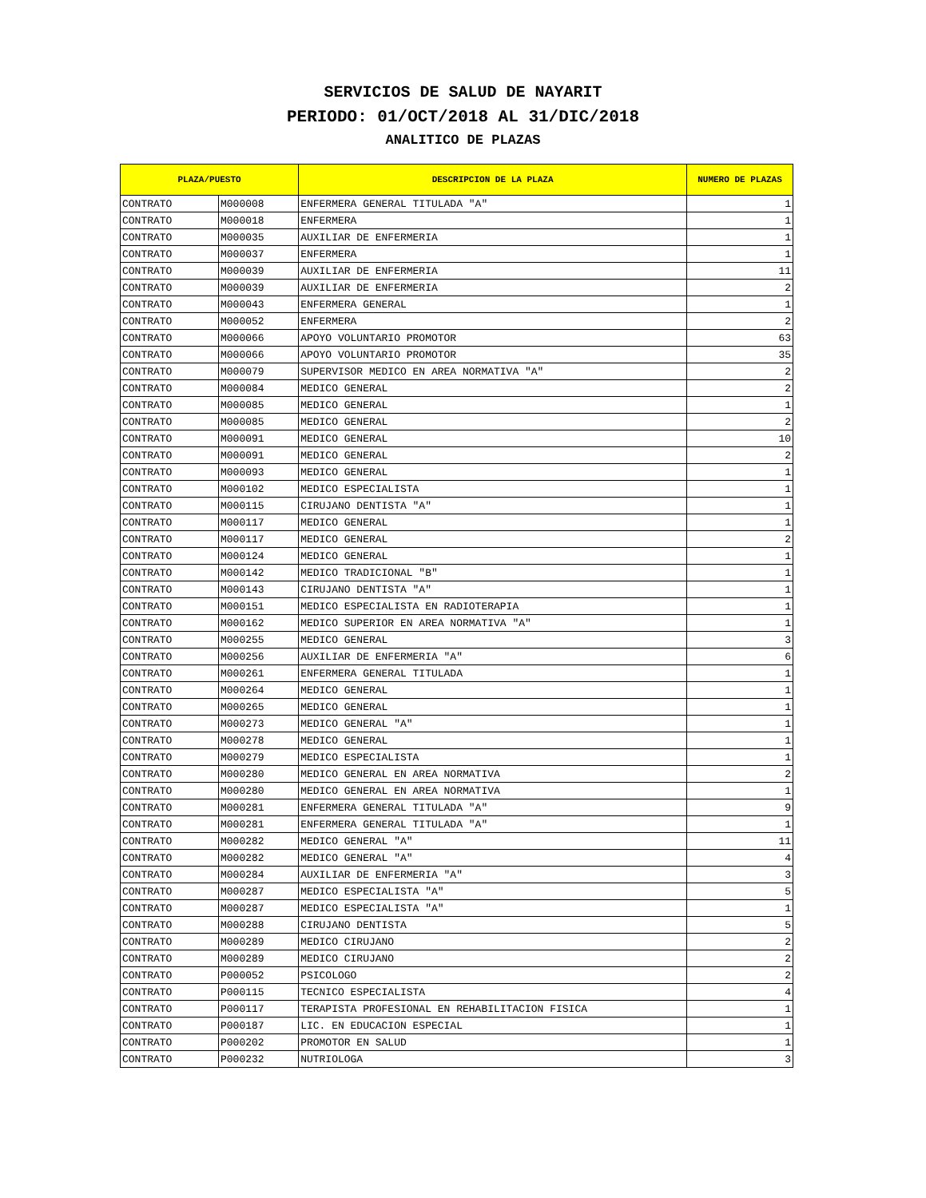SERVICIOS DE SALUD DE NAYARIT
PERIODO: 01/OCT/2018 AL 31/DIC/2018
ANALITICO DE PLAZAS
| PLAZA/PUESTO | | DESCRIPCION DE LA PLAZA | NUMERO DE PLAZAS |
| --- | --- | --- | --- |
| CONTRATO | M000008 | ENFERMERA GENERAL TITULADA "A" | 1 |
| CONTRATO | M000018 | ENFERMERA | 1 |
| CONTRATO | M000035 | AUXILIAR DE ENFERMERIA | 1 |
| CONTRATO | M000037 | ENFERMERA | 1 |
| CONTRATO | M000039 | AUXILIAR DE ENFERMERIA | 11 |
| CONTRATO | M000039 | AUXILIAR DE ENFERMERIA | 2 |
| CONTRATO | M000043 | ENFERMERA GENERAL | 1 |
| CONTRATO | M000052 | ENFERMERA | 2 |
| CONTRATO | M000066 | APOYO VOLUNTARIO PROMOTOR | 63 |
| CONTRATO | M000066 | APOYO VOLUNTARIO PROMOTOR | 35 |
| CONTRATO | M000079 | SUPERVISOR MEDICO EN AREA NORMATIVA "A" | 2 |
| CONTRATO | M000084 | MEDICO GENERAL | 2 |
| CONTRATO | M000085 | MEDICO GENERAL | 1 |
| CONTRATO | M000085 | MEDICO GENERAL | 2 |
| CONTRATO | M000091 | MEDICO GENERAL | 10 |
| CONTRATO | M000091 | MEDICO GENERAL | 2 |
| CONTRATO | M000093 | MEDICO GENERAL | 1 |
| CONTRATO | M000102 | MEDICO ESPECIALISTA | 1 |
| CONTRATO | M000115 | CIRUJANO DENTISTA "A" | 1 |
| CONTRATO | M000117 | MEDICO GENERAL | 1 |
| CONTRATO | M000117 | MEDICO GENERAL | 2 |
| CONTRATO | M000124 | MEDICO GENERAL | 1 |
| CONTRATO | M000142 | MEDICO TRADICIONAL "B" | 1 |
| CONTRATO | M000143 | CIRUJANO DENTISTA "A" | 1 |
| CONTRATO | M000151 | MEDICO ESPECIALISTA EN RADIOTERAPIA | 1 |
| CONTRATO | M000162 | MEDICO SUPERIOR EN AREA NORMATIVA "A" | 1 |
| CONTRATO | M000255 | MEDICO GENERAL | 3 |
| CONTRATO | M000256 | AUXILIAR DE ENFERMERIA "A" | 6 |
| CONTRATO | M000261 | ENFERMERA GENERAL TITULADA | 1 |
| CONTRATO | M000264 | MEDICO GENERAL | 1 |
| CONTRATO | M000265 | MEDICO GENERAL | 1 |
| CONTRATO | M000273 | MEDICO GENERAL "A" | 1 |
| CONTRATO | M000278 | MEDICO GENERAL | 1 |
| CONTRATO | M000279 | MEDICO ESPECIALISTA | 1 |
| CONTRATO | M000280 | MEDICO GENERAL EN AREA NORMATIVA | 2 |
| CONTRATO | M000280 | MEDICO GENERAL EN AREA NORMATIVA | 1 |
| CONTRATO | M000281 | ENFERMERA GENERAL TITULADA "A" | 9 |
| CONTRATO | M000281 | ENFERMERA GENERAL TITULADA "A" | 1 |
| CONTRATO | M000282 | MEDICO GENERAL "A" | 11 |
| CONTRATO | M000282 | MEDICO GENERAL "A" | 4 |
| CONTRATO | M000284 | AUXILIAR DE ENFERMERIA "A" | 3 |
| CONTRATO | M000287 | MEDICO ESPECIALISTA "A" | 5 |
| CONTRATO | M000287 | MEDICO ESPECIALISTA "A" | 1 |
| CONTRATO | M000288 | CIRUJANO DENTISTA | 5 |
| CONTRATO | M000289 | MEDICO CIRUJANO | 2 |
| CONTRATO | M000289 | MEDICO CIRUJANO | 2 |
| CONTRATO | P000052 | PSICOLOGO | 2 |
| CONTRATO | P000115 | TECNICO ESPECIALISTA | 4 |
| CONTRATO | P000117 | TERAPISTA PROFESIONAL EN REHABILITACION FISICA | 1 |
| CONTRATO | P000187 | LIC. EN EDUCACION ESPECIAL | 1 |
| CONTRATO | P000202 | PROMOTOR EN SALUD | 1 |
| CONTRATO | P000232 | NUTRIOLOGA | 3 |